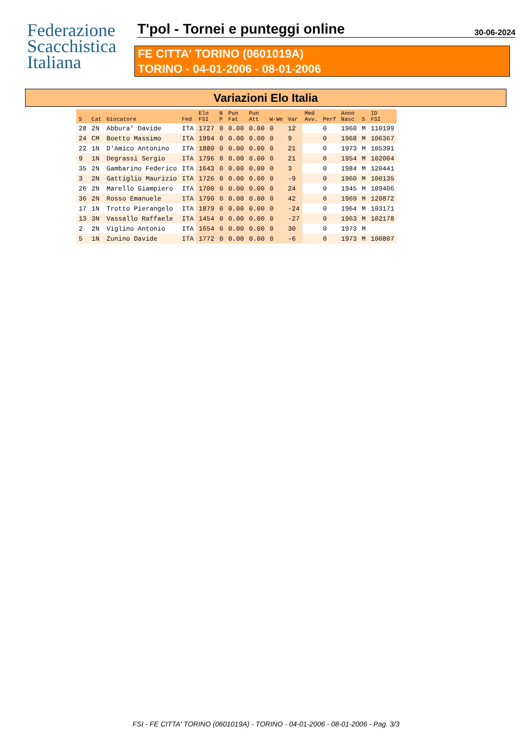Federazione
Scacchistica
Italiana
T'pol - Tornei e punteggi online
30-06-2024
FE CITTA' TORINO (0601019A)
TORINO - 04-01-2006 - 08-01-2006
Variazioni Elo Italia
| S | Cat | Giocatore | Fed | Elo FSI | N P | Pun Fat | Pun Att | W-We | Var | Med Avv. | Perf | Anno Nasc | S | ID FSI |
| --- | --- | --- | --- | --- | --- | --- | --- | --- | --- | --- | --- | --- | --- | --- |
| 28 | 2N | Abbura' Davide | ITA | 1727 | 0 | 0.00 | 0.00 | 0 | 12 | | 0 | 1960 | M | 110199 |
| 24 | CM | Boetto Massimo | ITA | 1994 | 0 | 0.00 | 0.00 | 0 | 9 | | 0 | 1968 | M | 106367 |
| 22 | 1N | D'Amico Antonino | ITA | 1880 | 0 | 0.00 | 0.00 | 0 | 21 | | 0 | 1973 | M | 105391 |
| 9 | 1N | Degrassi Sergio | ITA | 1796 | 0 | 0.00 | 0.00 | 0 | 21 | | 0 | 1954 | M | 102004 |
| 35 | 2N | Gambarino Federico | ITA | 1643 | 0 | 0.00 | 0.00 | 0 | 3 | | 0 | 1984 | M | 120441 |
| 3 | 2N | Gattiglio Maurizio | ITA | 1726 | 0 | 0.00 | 0.00 | 0 | -9 | | 0 | 1960 | M | 100135 |
| 26 | 2N | Marello Giampiero | ITA | 1700 | 0 | 0.00 | 0.00 | 0 | 24 | | 0 | 1945 | M | 109406 |
| 36 | 2N | Rosso Emanuele | ITA | 1790 | 0 | 0.00 | 0.00 | 0 | 42 | | 0 | 1969 | M | 120872 |
| 17 | 1N | Trotto Pierangelo | ITA | 1879 | 0 | 0.00 | 0.00 | 0 | -24 | | 0 | 1964 | M | 103171 |
| 13 | 3N | Vassallo Raffaele | ITA | 1454 | 0 | 0.00 | 0.00 | 0 | -27 | | 0 | 1963 | M | 102178 |
| 2 | 2N | Viglino Antonio | ITA | 1654 | 0 | 0.00 | 0.00 | 0 | 30 | | 0 | 1973 | M | |
| 5 | 1N | Zunino Davide | ITA | 1772 | 0 | 0.00 | 0.00 | 0 | -6 | | 0 | 1973 | M | 100807 |
FSI - FE CITTA' TORINO (0601019A) - TORINO - 04-01-2006 - 08-01-2006 - Pag. 3/3